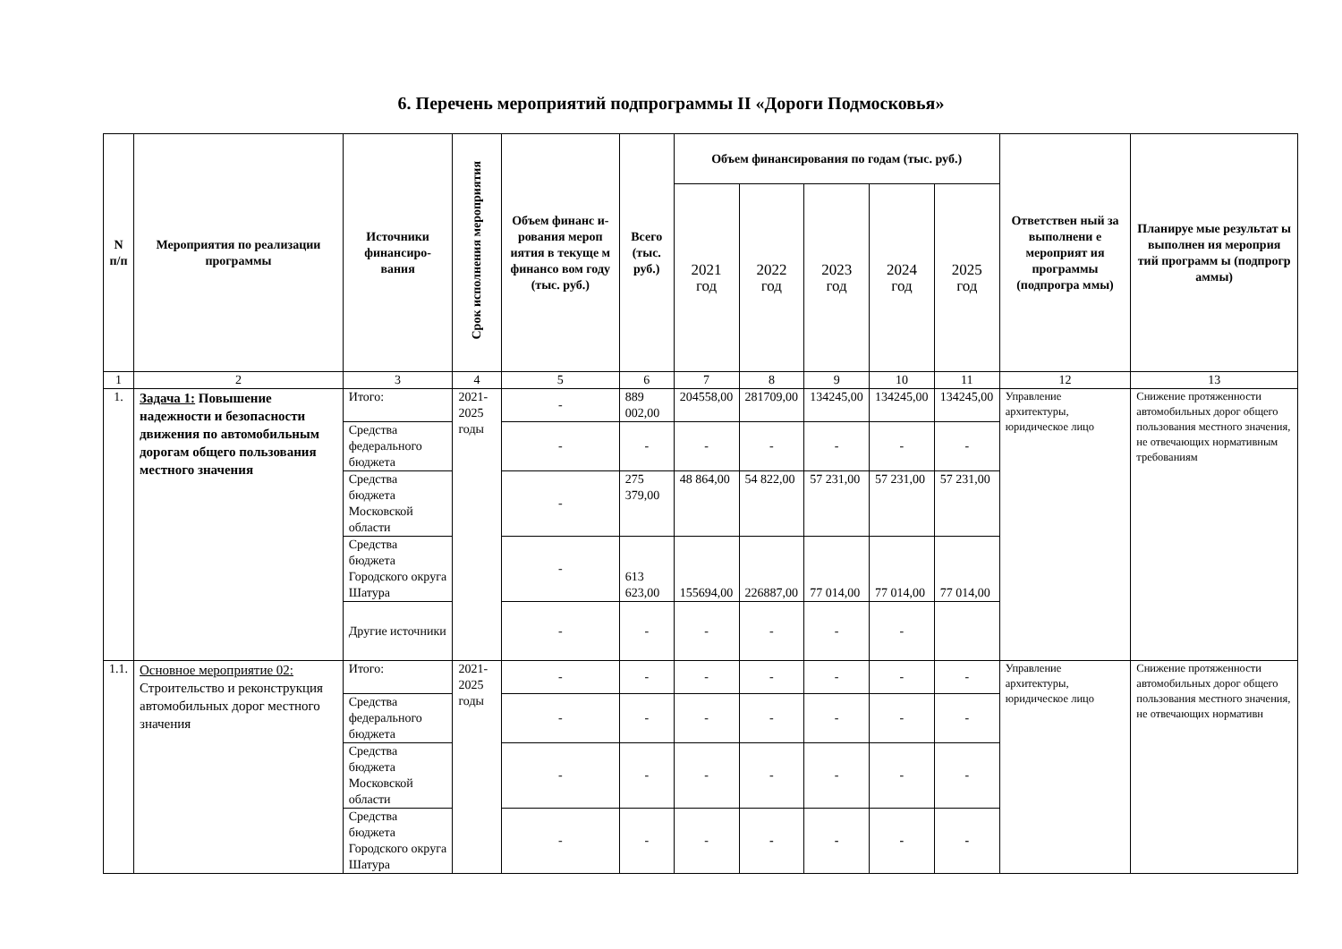6. Перечень мероприятий подпрограммы II «Дороги Подмосковья»
| N п/п | Мероприятия по реализации программы | Источники финансиро-вания | Срок исполнения мероприятия | Объем финанс и-рования мероп иятия в текуще м финансо вом году (тыс. руб.) | Всего (тыс. руб.) | Объем финансирования по годам (тыс. руб.) | | | | | Ответствен ный за выполнени е мероприят ия программы (подпрогра ммы) | Планируе мые результат ы выполнен ия мероприя тий программ ы (подпрогр аммы) |
| --- | --- | --- | --- | --- | --- | --- | --- | --- | --- | --- | --- | --- |
| | | | | | | 2021 год | 2022 год | 2023 год | 2024 год | 2025 год | | |
| 1 | 2 | 3 | 4 | 5 | 6 | 7 | 8 | 9 | 10 | 11 | 12 | 13 |
| 1. | Задача 1: Повышение надежности и безопасности движения по автомобильным дорогам общего пользования местного значения | Итого: | 2021-2025 годы | - | 889 002,00 | 204558,00 | 281709,00 | 134245,00 | 134245,00 | 134245,00 | Управление архитектуры, юридическое лицо | Снижение протяженности автомобильных дорог общего пользования местного значения, не отвечающих нормативным требованиям |
| | | Средства федерального бюджета | | - | - | - | - | - | - | - | | |
| | | Средства бюджета Московской области | | - | 275 379,00 | 48 864,00 | 54 822,00 | 57 231,00 | 57 231,00 | 57 231,00 | | |
| | | Средства бюджета Городского округа Шатура | | - | 613 623,00 | 155694,00 | 226887,00 | 77 014,00 | 77 014,00 | 77 014,00 | | |
| | | Другие источники | | - | - | - | - | - | - | | | |
| 1.1. | Основное мероприятие 02: Строительство и реконструкция автомобильных дорог местного значения | Итого: | 2021-2025 годы | - | - | - | - | - | - | - | Управление архитектуры, юридическое лицо | Снижение протяженности автомобильных дорог общего пользования местного значения, не отвечающих нормативн |
| | | Средства федерального бюджета | | - | - | - | - | - | - | - | | |
| | | Средства бюджета Московской области | | - | - | - | - | - | - | - | | |
| | | Средства бюджета Городского округа Шатура | | - | - | - | - | - | - | - | | |